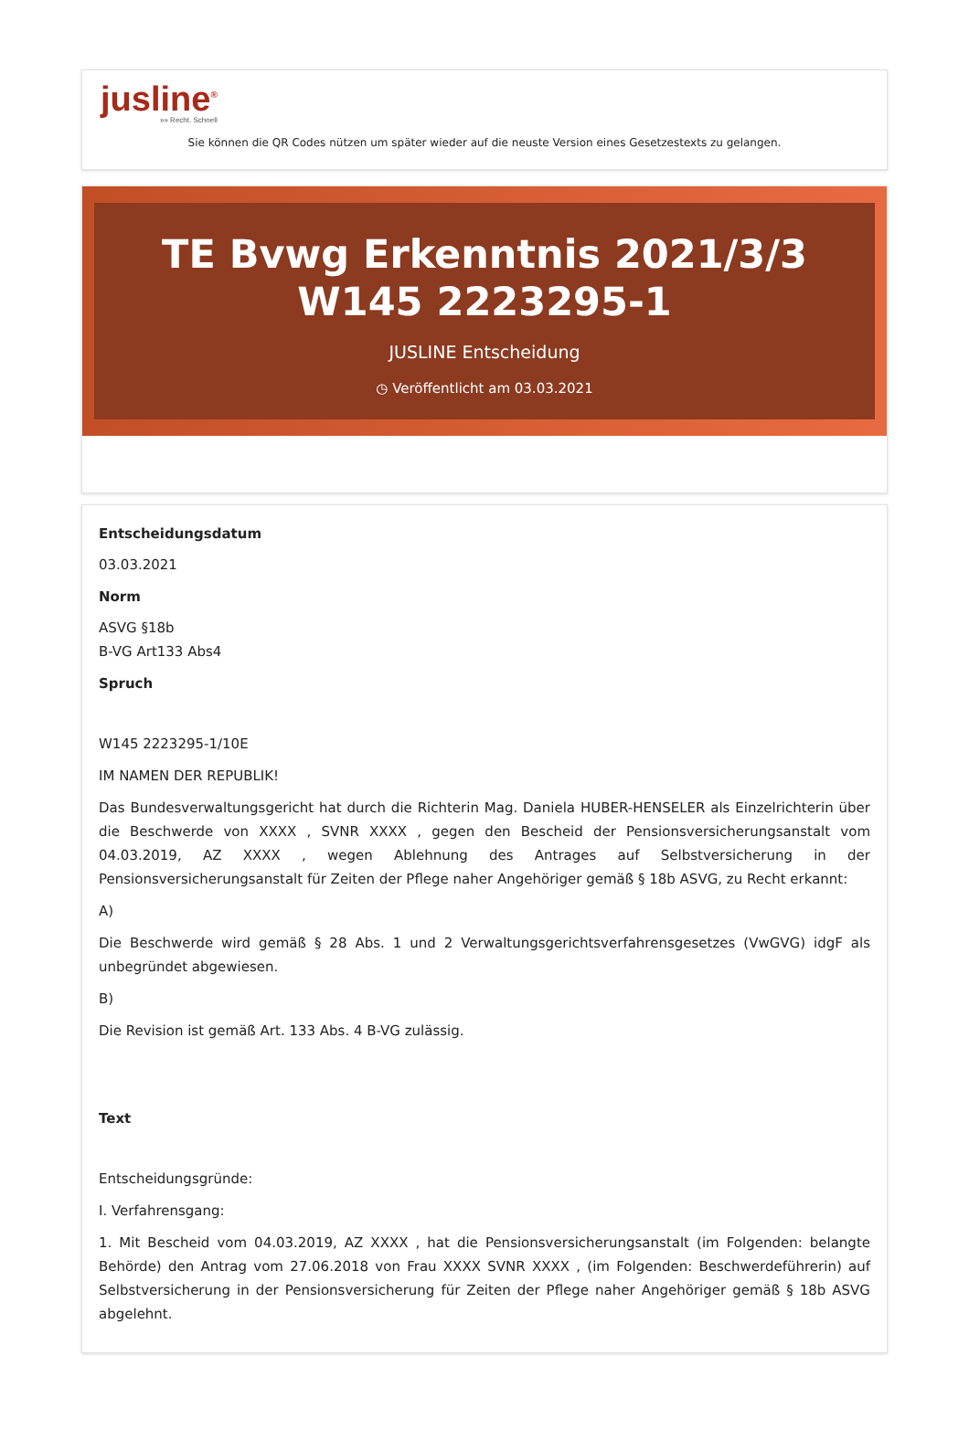jusline<sup>®</sup>
»» Recht. Schnell
Sie können die QR Codes nützen um später wieder auf die neuste Version eines Gesetzestexts zu gelangen.
TE Bvwg Erkenntnis 2021/3/3 W145 2223295-1
JUSLINE Entscheidung
◷ Veröffentlicht am 03.03.2021
Entscheidungsdatum
03.03.2021
Norm
ASVG §18b
B-VG Art133 Abs4
Spruch
W145 2223295-1/10E
IM NAMEN DER REPUBLIK!
Das Bundesverwaltungsgericht hat durch die Richterin Mag. Daniela HUBER-HENSELER als Einzelrichterin über die Beschwerde von XXXX , SVNR XXXX , gegen den Bescheid der Pensionsversicherungsanstalt vom 04.03.2019, AZ XXXX , wegen Ablehnung des Antrages auf Selbstversicherung in der Pensionsversicherungsanstalt für Zeiten der Pflege naher Angehöriger gemäß § 18b ASVG, zu Recht erkannt:
A)
Die Beschwerde wird gemäß § 28 Abs. 1 und 2 Verwaltungsgerichtsverfahrensgesetzes (VwGVG) idgF als unbegründet abgewiesen.
B)
Die Revision ist gemäß Art. 133 Abs. 4 B-VG zulässig.
Text
Entscheidungsgründe:
I. Verfahrensgang:
1. Mit Bescheid vom 04.03.2019, AZ XXXX , hat die Pensionsversicherungsanstalt (im Folgenden: belangte Behörde) den Antrag vom 27.06.2018 von Frau XXXX SVNR XXXX , (im Folgenden: Beschwerdeführerin) auf Selbstversicherung in der Pensionsversicherung für Zeiten der Pflege naher Angehöriger gemäß § 18b ASVG abgelehnt.